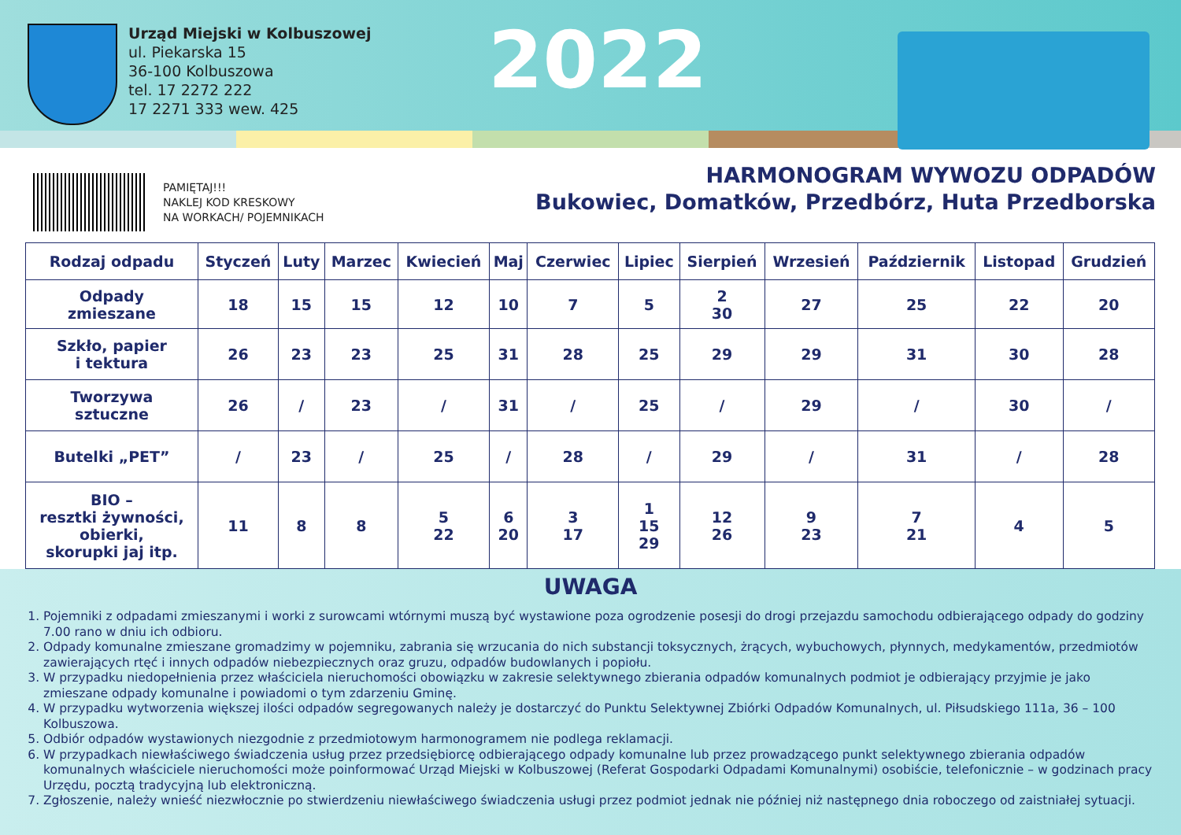Urząd Miejski w Kolbuszowej
ul. Piekarska 15
36-100 Kolbuszowa
tel. 17 2272 222
17 2271 333 wew. 425
2022
PAMIĘTAJ!!!
NAKLEJ KOD KRESKOWY
NA WORKACH/ POJEMNIKACH
HARMONOGRAM WYWOZU ODPADÓW
Bukowiec, Domatków, Przedbórz, Huta Przedborska
| Rodzaj odpadu | Styczeń | Luty | Marzec | Kwiecień | Maj | Czerwiec | Lipiec | Sierpień | Wrzesień | Październik | Listopad | Grudzień |
| --- | --- | --- | --- | --- | --- | --- | --- | --- | --- | --- | --- | --- |
| Odpady zmieszane | 18 | 15 | 15 | 12 | 10 | 7 | 5 | 2 30 | 27 | 25 | 22 | 20 |
| Szkło, papier i tektura | 26 | 23 | 23 | 25 | 31 | 28 | 25 | 29 | 29 | 31 | 30 | 28 |
| Tworzywa sztuczne | 26 | / | 23 | / | 31 | / | 25 | / | 29 | / | 30 | / |
| Butelki „PET” | / | 23 | / | 25 | / | 28 | / | 29 | / | 31 | / | 28 |
| BIO – resztki żywności, obierki, skorupki jaj itp. | 11 | 8 | 8 | 5 22 | 6 20 | 3 17 | 1 15 29 | 12 26 | 9 23 | 7 21 | 4 | 5 |
UWAGA
1. Pojemniki z odpadami zmieszanymi i worki z surowcami wtórnymi muszą być wystawione poza ogrodzenie posesji do drogi przejazdu samochodu odbierającego odpady do godziny 7.00 rano w dniu ich odbioru.
2. Odpady komunalne zmieszane gromadzimy w pojemniku, zabrania się wrzucania do nich substancji toksycznych, żrących, wybuchowych, płynnych, medykamentów, przedmiotów zawierających rtęć i innych odpadów niebezpiecznych oraz gruzu, odpadów budowlanych i popiołu.
3. W przypadku niedopełnienia przez właściciela nieruchomości obowiązku w zakresie selektywnego zbierania odpadów komunalnych podmiot je odbierający przyjmie je jako zmieszane odpady komunalne i powiadomi o tym zdarzeniu Gminę.
4. W przypadku wytworzenia większej ilości odpadów segregowanych należy je dostarczyć do Punktu Selektywnej Zbiórki Odpadów Komunalnych, ul. Piłsudskiego 111a, 36 – 100 Kolbuszowa.
5. Odbiór odpadów wystawionych niezgodnie z przedmiotowym harmonogramem nie podlega reklamacji.
6. W przypadkach niewłaściwego świadczenia usług przez przedsiębiorcę odbierającego odpady komunalne lub przez prowadzącego punkt selektywnego zbierania odpadów komunalnych właściciele nieruchomości może poinformować Urząd Miejski w Kolbuszowej (Referat Gospodarki Odpadami Komunalnymi) osobiście, telefonicznie – w godzinach pracy Urzędu, pocztą tradycyjną lub elektroniczną.
7. Zgłoszenie, należy wnieść niezwłocznie po stwierdzeniu niewłaściwego świadczenia usługi przez podmiot jednak nie później niż następnego dnia roboczego od zaistniałej sytuacji.